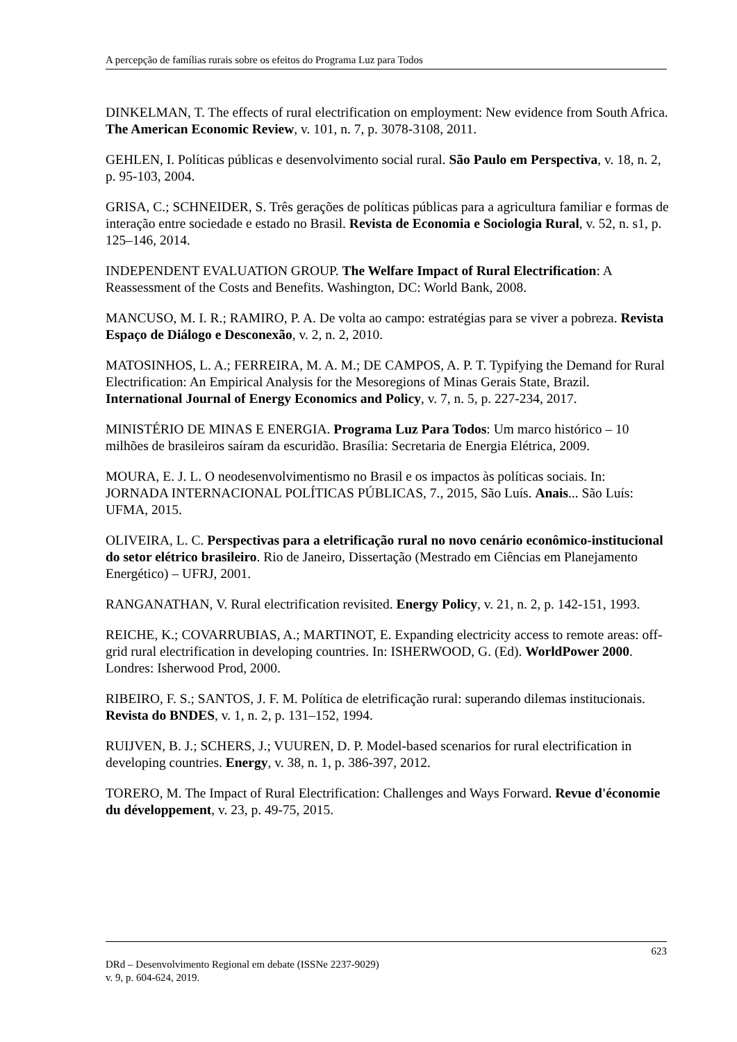A percepção de famílias rurais sobre os efeitos do Programa Luz para Todos
DINKELMAN, T. The effects of rural electrification on employment: New evidence from South Africa. The American Economic Review, v. 101, n. 7, p. 3078-3108, 2011.
GEHLEN, I. Políticas públicas e desenvolvimento social rural. São Paulo em Perspectiva, v. 18, n. 2, p. 95-103, 2004.
GRISA, C.; SCHNEIDER, S. Três gerações de políticas públicas para a agricultura familiar e formas de interação entre sociedade e estado no Brasil. Revista de Economia e Sociologia Rural, v. 52, n. s1, p. 125–146, 2014.
INDEPENDENT EVALUATION GROUP. The Welfare Impact of Rural Electrification: A Reassessment of the Costs and Benefits. Washington, DC: World Bank, 2008.
MANCUSO, M. I. R.; RAMIRO, P. A. De volta ao campo: estratégias para se viver a pobreza. Revista Espaço de Diálogo e Desconexão, v. 2, n. 2, 2010.
MATOSINHOS, L. A.; FERREIRA, M. A. M.; DE CAMPOS, A. P. T. Typifying the Demand for Rural Electrification: An Empirical Analysis for the Mesoregions of Minas Gerais State, Brazil. International Journal of Energy Economics and Policy, v. 7, n. 5, p. 227-234, 2017.
MINISTÉRIO DE MINAS E ENERGIA. Programa Luz Para Todos: Um marco histórico – 10 milhões de brasileiros saíram da escuridão. Brasília: Secretaria de Energia Elétrica, 2009.
MOURA, E. J. L. O neodesenvolvimentismo no Brasil e os impactos às políticas sociais. In: JORNADA INTERNACIONAL POLÍTICAS PÚBLICAS, 7., 2015, São Luís. Anais... São Luís: UFMA, 2015.
OLIVEIRA, L. C. Perspectivas para a eletrificação rural no novo cenário econômico-institucional do setor elétrico brasileiro. Rio de Janeiro, Dissertação (Mestrado em Ciências em Planejamento Energético) – UFRJ, 2001.
RANGANATHAN, V. Rural electrification revisited. Energy Policy, v. 21, n. 2, p. 142-151, 1993.
REICHE, K.; COVARRUBIAS, A.; MARTINOT, E. Expanding electricity access to remote areas: off-grid rural electrification in developing countries. In: ISHERWOOD, G. (Ed). WorldPower 2000. Londres: Isherwood Prod, 2000.
RIBEIRO, F. S.; SANTOS, J. F. M. Política de eletrificação rural: superando dilemas institucionais. Revista do BNDES, v. 1, n. 2, p. 131–152, 1994.
RUIJVEN, B. J.; SCHERS, J.; VUUREN, D. P. Model-based scenarios for rural electrification in developing countries. Energy, v. 38, n. 1, p. 386-397, 2012.
TORERO, M. The Impact of Rural Electrification: Challenges and Ways Forward. Revue d'économie du développement, v. 23, p. 49-75, 2015.
623
DRd – Desenvolvimento Regional em debate (ISSNe 2237-9029)
v. 9, p. 604-624, 2019.